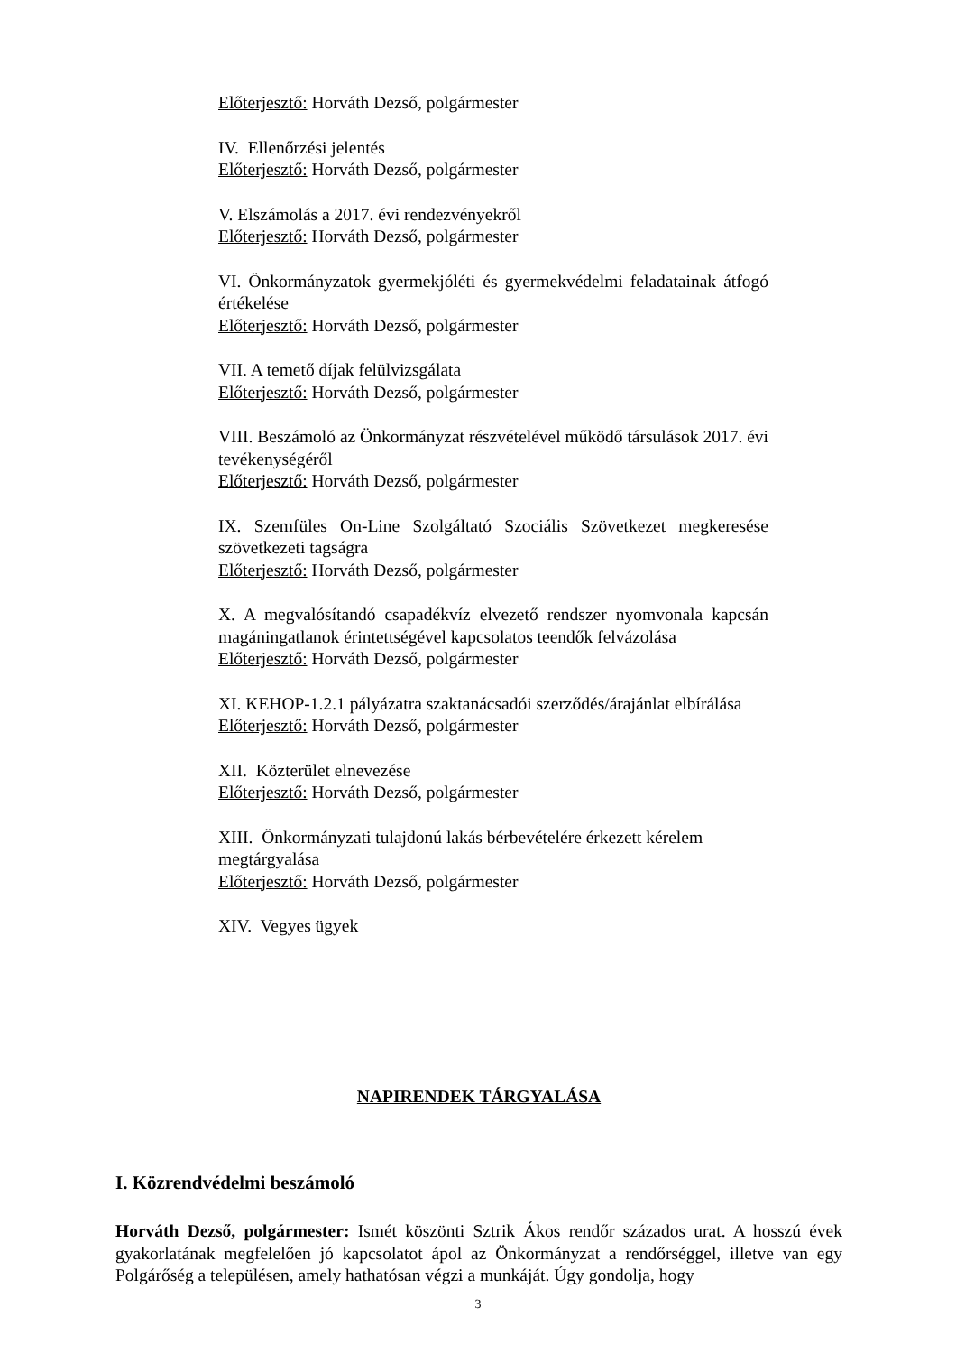Előterjesztő: Horváth Dezső, polgármester
IV. Ellenőrzési jelentés
Előterjesztő: Horváth Dezső, polgármester
V. Elszámolás a 2017. évi rendezvényekről
Előterjesztő: Horváth Dezső, polgármester
VI. Önkormányzatok gyermekjóléti és gyermekvédelmi feladatainak átfogó értékelése
Előterjesztő: Horváth Dezső, polgármester
VII. A temető díjak felülvizsgálata
Előterjesztő: Horváth Dezső, polgármester
VIII. Beszámoló az Önkormányzat részvételével működő társulások 2017. évi tevékenységéről
Előterjesztő: Horváth Dezső, polgármester
IX. Szemfüles On-Line Szolgáltató Szociális Szövetkezet megkeresése szövetkezeti tagságra
Előterjesztő: Horváth Dezső, polgármester
X. A megvalósítandó csapadékvíz elvezető rendszer nyomvonala kapcsán magáningatlanok érintettségével kapcsolatos teendők felvázolása
Előterjesztő: Horváth Dezső, polgármester
XI. KEHOP-1.2.1 pályázatra szaktanácsadói szerződés/árajánlat elbírálása
Előterjesztő: Horváth Dezső, polgármester
XII. Közterület elnevezése
Előterjesztő: Horváth Dezső, polgármester
XIII. Önkormányzati tulajdonú lakás bérbevételére érkezett kérelem megtárgyalása
Előterjesztő: Horváth Dezső, polgármester
XIV. Vegyes ügyek
NAPIRENDEK TÁRGYALÁSA
I. Közrendvédelmi beszámoló
Horváth Dezső, polgármester: Ismét köszönti Sztrik Ákos rendőr százados urat. A hosszú évek gyakorlatának megfelelően jó kapcsolatot ápol az Önkormányzat a rendőrséggel, illetve van egy Polgárőség a településen, amely hathatósan végzi a munkáját. Úgy gondolja, hogy
3